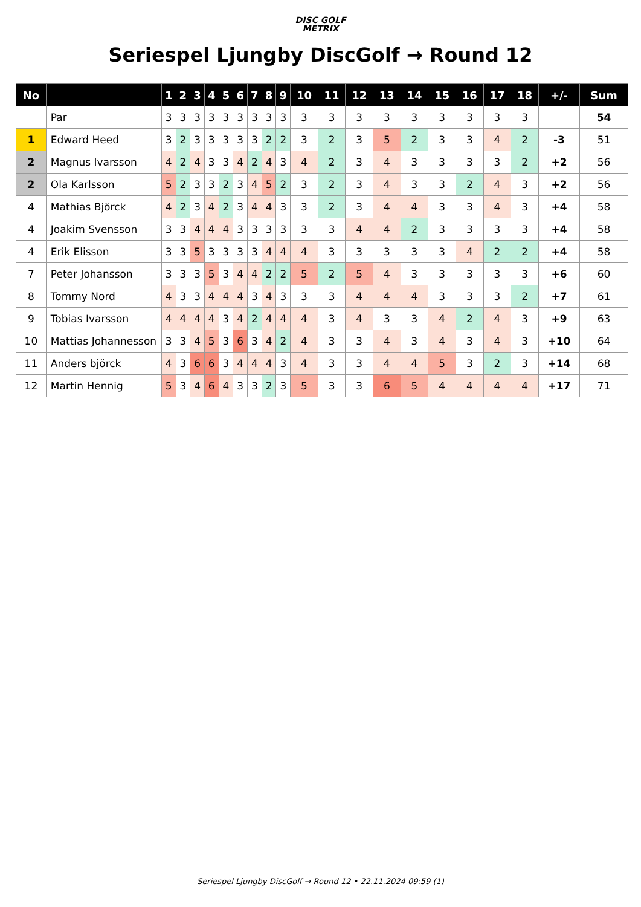DISC GOLF
METRIX
Seriespel Ljungby DiscGolf → Round 12
| No | | 1 | 2 | 3 | 4 | 5 | 6 | 7 | 8 | 9 | 10 | 11 | 12 | 13 | 14 | 15 | 16 | 17 | 18 | +/- | Sum |
| --- | --- | --- | --- | --- | --- | --- | --- | --- | --- | --- | --- | --- | --- | --- | --- | --- | --- | --- | --- | --- | --- |
| | Par | 3 | 3 | 3 | 3 | 3 | 3 | 3 | 3 | 3 | 3 | 3 | 3 | 3 | 3 | 3 | 3 | 3 | 3 | | 54 |
| 1 | Edward Heed | 3 | 2 | 3 | 3 | 3 | 3 | 3 | 2 | 2 | 3 | 2 | 3 | 5 | 2 | 3 | 3 | 4 | 2 | -3 | 51 |
| 2 | Magnus Ivarsson | 4 | 2 | 4 | 3 | 3 | 4 | 2 | 4 | 3 | 4 | 2 | 3 | 4 | 3 | 3 | 3 | 3 | 2 | +2 | 56 |
| 2 | Ola Karlsson | 5 | 2 | 3 | 3 | 2 | 3 | 4 | 5 | 2 | 3 | 2 | 3 | 4 | 3 | 3 | 2 | 4 | 3 | +2 | 56 |
| 4 | Mathias Björck | 4 | 2 | 3 | 4 | 2 | 3 | 4 | 4 | 3 | 3 | 2 | 3 | 4 | 4 | 3 | 3 | 4 | 3 | +4 | 58 |
| 4 | Joakim Svensson | 3 | 3 | 4 | 4 | 4 | 3 | 3 | 3 | 3 | 3 | 3 | 4 | 4 | 2 | 3 | 3 | 3 | 3 | +4 | 58 |
| 4 | Erik Elisson | 3 | 3 | 5 | 3 | 3 | 3 | 3 | 4 | 4 | 4 | 3 | 3 | 3 | 3 | 3 | 4 | 2 | 2 | +4 | 58 |
| 7 | Peter Johansson | 3 | 3 | 3 | 5 | 3 | 4 | 4 | 2 | 2 | 5 | 2 | 5 | 4 | 3 | 3 | 3 | 3 | 3 | +6 | 60 |
| 8 | Tommy Nord | 4 | 3 | 3 | 4 | 4 | 4 | 3 | 4 | 3 | 3 | 3 | 4 | 4 | 4 | 3 | 3 | 3 | 2 | +7 | 61 |
| 9 | Tobias Ivarsson | 4 | 4 | 4 | 4 | 3 | 4 | 2 | 4 | 4 | 4 | 3 | 4 | 3 | 3 | 4 | 2 | 4 | 3 | +9 | 63 |
| 10 | Mattias Johannesson | 3 | 3 | 4 | 5 | 3 | 6 | 3 | 4 | 2 | 4 | 3 | 3 | 4 | 3 | 4 | 3 | 4 | 3 | +10 | 64 |
| 11 | Anders björck | 4 | 3 | 6 | 6 | 3 | 4 | 4 | 4 | 3 | 4 | 3 | 3 | 4 | 4 | 5 | 3 | 2 | 3 | +14 | 68 |
| 12 | Martin Hennig | 5 | 3 | 4 | 6 | 4 | 3 | 3 | 2 | 3 | 5 | 3 | 3 | 6 | 5 | 4 | 4 | 4 | 4 | +17 | 71 |
Seriespel Ljungby DiscGolf → Round 12 • 22.11.2024 09:59 (1)